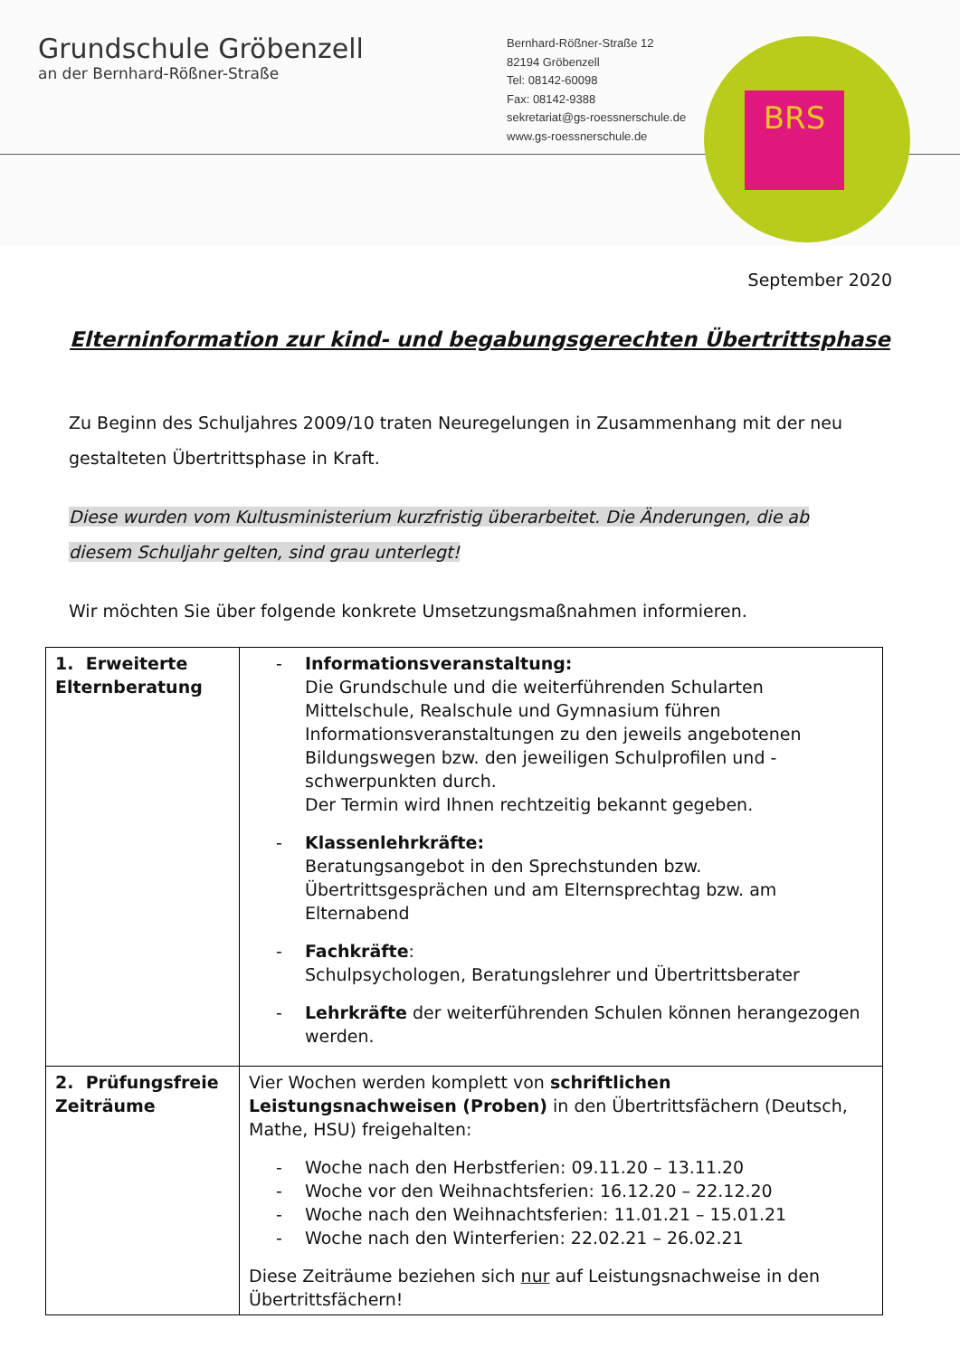Grundschule Gröbenzell
an der Bernhard-Rößner-Straße
Bernhard-Rößner-Straße 12
82194 Gröbenzell
Tel: 08142-60098
Fax: 08142-9388
sekretariat@gs-roessnerschule.de
www.gs-roessnerschule.de
BRS
September 2020
Elterninformation zur kind- und begabungsgerechten Übertrittsphase
Zu Beginn des Schuljahres 2009/10 traten Neuregelungen in Zusammenhang mit der neu gestalteten Übertrittsphase in Kraft.
Diese wurden vom Kultusministerium kurzfristig überarbeitet. Die Änderungen, die ab diesem Schuljahr gelten, sind grau unterlegt!
Wir möchten Sie über folgende konkrete Umsetzungsmaßnahmen informieren.
| 1. Erweiterte Elternberatung | - Informationsveranstaltung: Die Grundschule und die weiterführenden Schularten Mittelschule, Realschule und Gymnasium führen Informationsveranstaltungen zu den jeweils angebotenen Bildungswegen bzw. den jeweiligen Schulprofilen und -schwerpunkten durch. Der Termin wird Ihnen rechtzeitig bekannt gegeben. - Klassenlehrkräfte: Beratungsangebot in den Sprechstunden bzw. Übertrittsgesprächen und am Elternsprechtag bzw. am Elternabend - Fachkräfte : Schulpsychologen, Beratungslehrer und Übertrittsberater - Lehrkräfte der weiterführenden Schulen können herangezogen werden. |
| 2. Prüfungsfreie Zeiträume | Vier Wochen werden komplett von schriftlichen Leistungsnachweisen (Proben) in den Übertrittsfächern (Deutsch, Mathe, HSU) freigehalten: - Woche nach den Herbstferien: 09.11.20 – 13.11.20 - Woche vor den Weihnachtsferien: 16.12.20 – 22.12.20 - Woche nach den Weihnachtsferien: 11.01.21 – 15.01.21 - Woche nach den Winterferien: 22.02.21 – 26.02.21 Diese Zeiträume beziehen sich nur auf Leistungsnachweise in den Übertrittsfächern! |